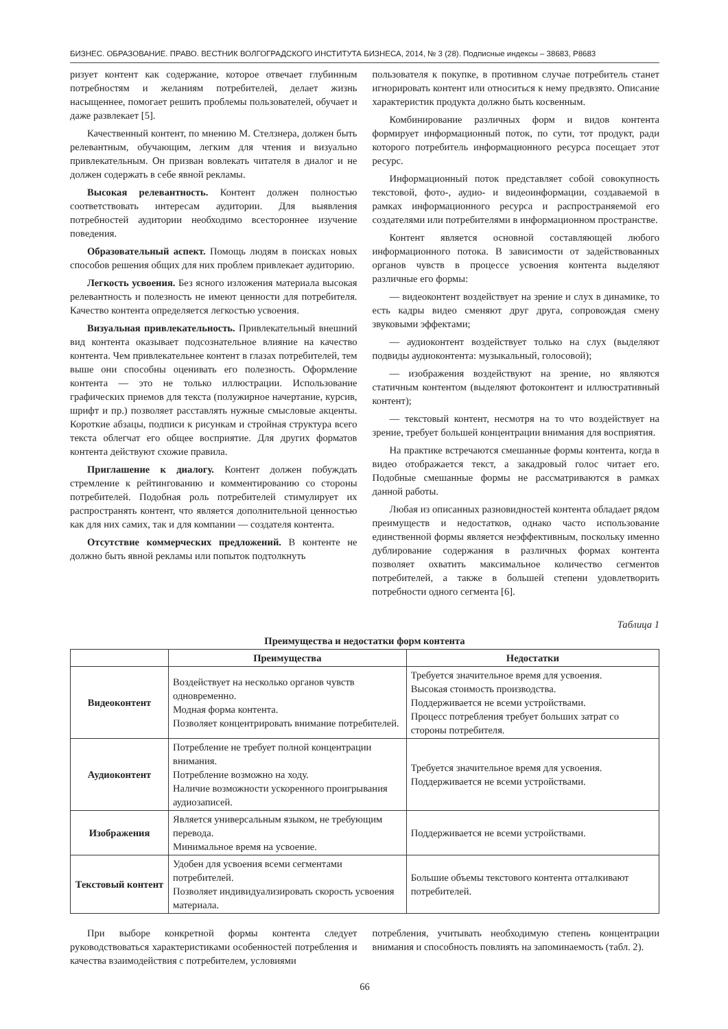БИЗНЕС. ОБРАЗОВАНИЕ. ПРАВО. ВЕСТНИК ВОЛГОГРАДСКОГО ИНСТИТУТА БИЗНЕСА, 2014, № 3 (28). Подписные индексы – 38683, Р8683
ризует контент как содержание, которое отвечает глубинным потребностям и желаниям потребителей, делает жизнь насыщеннее, помогает решить проблемы пользователей, обучает и даже развлекает [5].
Качественный контент, по мнению М. Стелзнера, должен быть релевантным, обучающим, легким для чтения и визуально привлекательным. Он призван вовлекать читателя в диалог и не должен содержать в себе явной рекламы.
Высокая релевантность. Контент должен полностью соответствовать интересам аудитории. Для выявления потребностей аудитории необходимо всестороннее изучение поведения.
Образовательный аспект. Помощь людям в поисках новых способов решения общих для них проблем привлекает аудиторию.
Легкость усвоения. Без ясного изложения материала высокая релевантность и полезность не имеют ценности для потребителя. Качество контента определяется легкостью усвоения.
Визуальная привлекательность. Привлекательный внешний вид контента оказывает подсознательное влияние на качество контента. Чем привлекательнее контент в глазах потребителей, тем выше они способны оценивать его полезность. Оформление контента — это не только иллюстрации. Использование графических приемов для текста (полужирное начертание, курсив, шрифт и пр.) позволяет расставлять нужные смысловые акценты. Короткие абзацы, подписи к рисункам и стройная структура всего текста облегчат его общее восприятие. Для других форматов контента действуют схожие правила.
Приглашение к диалогу. Контент должен побуждать стремление к рейтингованию и комментированию со стороны потребителей. Подобная роль потребителей стимулирует их распространять контент, что является дополнительной ценностью как для них самих, так и для компании — создателя контента.
Отсутствие коммерческих предложений. В контенте не должно быть явной рекламы или попыток подтолкнуть
пользователя к покупке, в противном случае потребитель станет игнорировать контент или относиться к нему предвзято. Описание характеристик продукта должно быть косвенным.
Комбинирование различных форм и видов контента формирует информационный поток, по сути, тот продукт, ради которого потребитель информационного ресурса посещает этот ресурс.
Информационный поток представляет собой совокупность текстовой, фото-, аудио- и видеоинформации, создаваемой в рамках информационного ресурса и распространяемой его создателями или потребителями в информационном пространстве.
Контент является основной составляющей любого информационного потока. В зависимости от задействованных органов чувств в процессе усвоения контента выделяют различные его формы:
— видеоконтент воздействует на зрение и слух в динамике, то есть кадры видео сменяют друг друга, сопровождая смену звуковыми эффектами;
— аудиоконтент воздействует только на слух (выделяют подвиды аудиоконтента: музыкальный, голосовой);
— изображения воздействуют на зрение, но являются статичным контентом (выделяют фотоконтент и иллюстративный контент);
— текстовый контент, несмотря на то что воздействует на зрение, требует большей концентрации внимания для восприятия.
На практике встречаются смешанные формы контента, когда в видео отображается текст, а закадровый голос читает его. Подобные смешанные формы не рассматриваются в рамках данной работы.
Любая из описанных разновидностей контента обладает рядом преимуществ и недостатков, однако часто использование единственной формы является неэффективным, поскольку именно дублирование содержания в различных формах контента позволяет охватить максимальное количество сегментов потребителей, а также в большей степени удовлетворить потребности одного сегмента [6].
Таблица 1
Преимущества и недостатки форм контента
| | Преимущества | Недостатки |
| --- | --- | --- |
| Видеоконтент | Воздействует на несколько органов чувств одновременно. Модная форма контента. Позволяет концентрировать внимание потребителей. | Требуется значительное время для усвоения. Высокая стоимость производства. Поддерживается не всеми устройствами. Процесс потребления требует больших затрат со стороны потребителя. |
| Аудиоконтент | Потребление не требует полной концентрации внимания. Потребление возможно на ходу. Наличие возможности ускоренного проигрывания аудиозаписей. | Требуется значительное время для усвоения. Поддерживается не всеми устройствами. |
| Изображения | Является универсальным языком, не требующим перевода. Минимальное время на усвоение. | Поддерживается не всеми устройствами. |
| Текстовый контент | Удобен для усвоения всеми сегментами потребителей. Позволяет индивидуализировать скорость усвоения материала. | Большие объемы текстового контента отталкивают потребителей. |
При выборе конкретной формы контента следует руководствоваться характеристиками особенностей потребления и качества взаимодействия с потребителем, условиями
потребления, учитывать необходимую степень концентрации внимания и способность повлиять на запоминаемость (табл. 2).
66